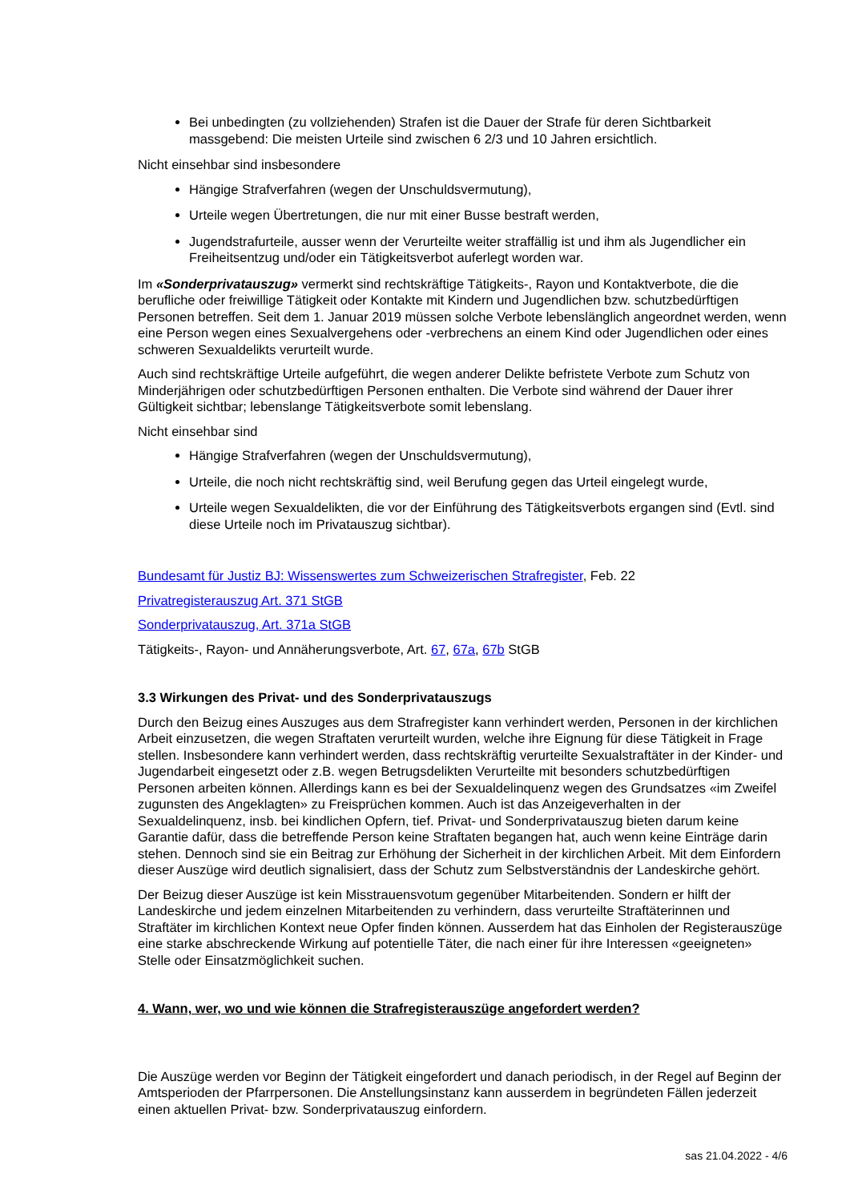Bei unbedingten (zu vollziehenden) Strafen ist die Dauer der Strafe für deren Sichtbarkeit massgebend: Die meisten Urteile sind zwischen 6 2/3 und 10 Jahren ersichtlich.
Nicht einsehbar sind insbesondere
Hängige Strafverfahren (wegen der Unschuldsvermutung),
Urteile wegen Übertretungen, die nur mit einer Busse bestraft werden,
Jugendstrafurteile, ausser wenn der Verurteilte weiter straffällig ist und ihm als Jugendlicher ein Freiheitsentzug und/oder ein Tätigkeitsverbot auferlegt worden war.
Im «Sonderprivatauszug» vermerkt sind rechtskräftige Tätigkeits-, Rayon und Kontaktverbote, die die berufliche oder freiwillige Tätigkeit oder Kontakte mit Kindern und Jugendlichen bzw. schutzbedürftigen Personen betreffen. Seit dem 1. Januar 2019 müssen solche Verbote lebenslänglich angeordnet werden, wenn eine Person wegen eines Sexualvergehens oder -verbrechens an einem Kind oder Jugendlichen oder eines schweren Sexualdelikts verurteilt wurde.
Auch sind rechtskräftige Urteile aufgeführt, die wegen anderer Delikte befristete Verbote zum Schutz von Minderjährigen oder schutzbedürftigen Personen enthalten. Die Verbote sind während der Dauer ihrer Gültigkeit sichtbar; lebenslange Tätigkeitsverbote somit lebenslang.
Nicht einsehbar sind
Hängige Strafverfahren (wegen der Unschuldsvermutung),
Urteile, die noch nicht rechtskräftig sind, weil Berufung gegen das Urteil eingelegt wurde,
Urteile wegen Sexualdelikten, die vor der Einführung des Tätigkeitsverbots ergangen sind (Evtl. sind diese Urteile noch im Privatauszug sichtbar).
Bundesamt für Justiz BJ: Wissenswertes zum Schweizerischen Strafregister, Feb. 22
Privatregisterauszug Art. 371 StGB
Sonderprivatauszug, Art. 371a StGB
Tätigkeits-, Rayon- und Annäherungsverbote, Art. 67, 67a, 67b StGB
3.3 Wirkungen des Privat- und des Sonderprivatauszugs
Durch den Beizug eines Auszuges aus dem Strafregister kann verhindert werden, Personen in der kirchlichen Arbeit einzusetzen, die wegen Straftaten verurteilt wurden, welche ihre Eignung für diese Tätigkeit in Frage stellen. Insbesondere kann verhindert werden, dass rechtskräftig verurteilte Sexualstraftäter in der Kinder- und Jugendarbeit eingesetzt oder z.B. wegen Betrugsdelikten Verurteilte mit besonders schutzbedürftigen Personen arbeiten können. Allerdings kann es bei der Sexualdelinquenz wegen des Grundsatzes «im Zweifel zugunsten des Angeklagten» zu Freisprüchen kommen. Auch ist das Anzeigeverhalten in der Sexualdelinquenz, insb. bei kindlichen Opfern, tief. Privat- und Sonderprivatauszug bieten darum keine Garantie dafür, dass die betreffende Person keine Straftaten begangen hat, auch wenn keine Einträge darin stehen. Dennoch sind sie ein Beitrag zur Erhöhung der Sicherheit in der kirchlichen Arbeit. Mit dem Einfordern dieser Auszüge wird deutlich signalisiert, dass der Schutz zum Selbstverständnis der Landeskirche gehört.
Der Beizug dieser Auszüge ist kein Misstrauensvotum gegenüber Mitarbeitenden. Sondern er hilft der Landeskirche und jedem einzelnen Mitarbeitenden zu verhindern, dass verurteilte Straftäterinnen und Straftäter im kirchlichen Kontext neue Opfer finden können. Ausserdem hat das Einholen der Registerauszüge eine starke abschreckende Wirkung auf potentielle Täter, die nach einer für ihre Interessen «geeigneten» Stelle oder Einsatzmöglichkeit suchen.
4. Wann, wer, wo und wie können die Strafregisterauszüge angefordert werden?
Die Auszüge werden vor Beginn der Tätigkeit eingefordert und danach periodisch, in der Regel auf Beginn der Amtsperioden der Pfarrpersonen. Die Anstellungsinstanz kann ausserdem in begründeten Fällen jederzeit einen aktuellen Privat- bzw. Sonderprivatauszug einfordern.
sas 21.04.2022 - 4/6